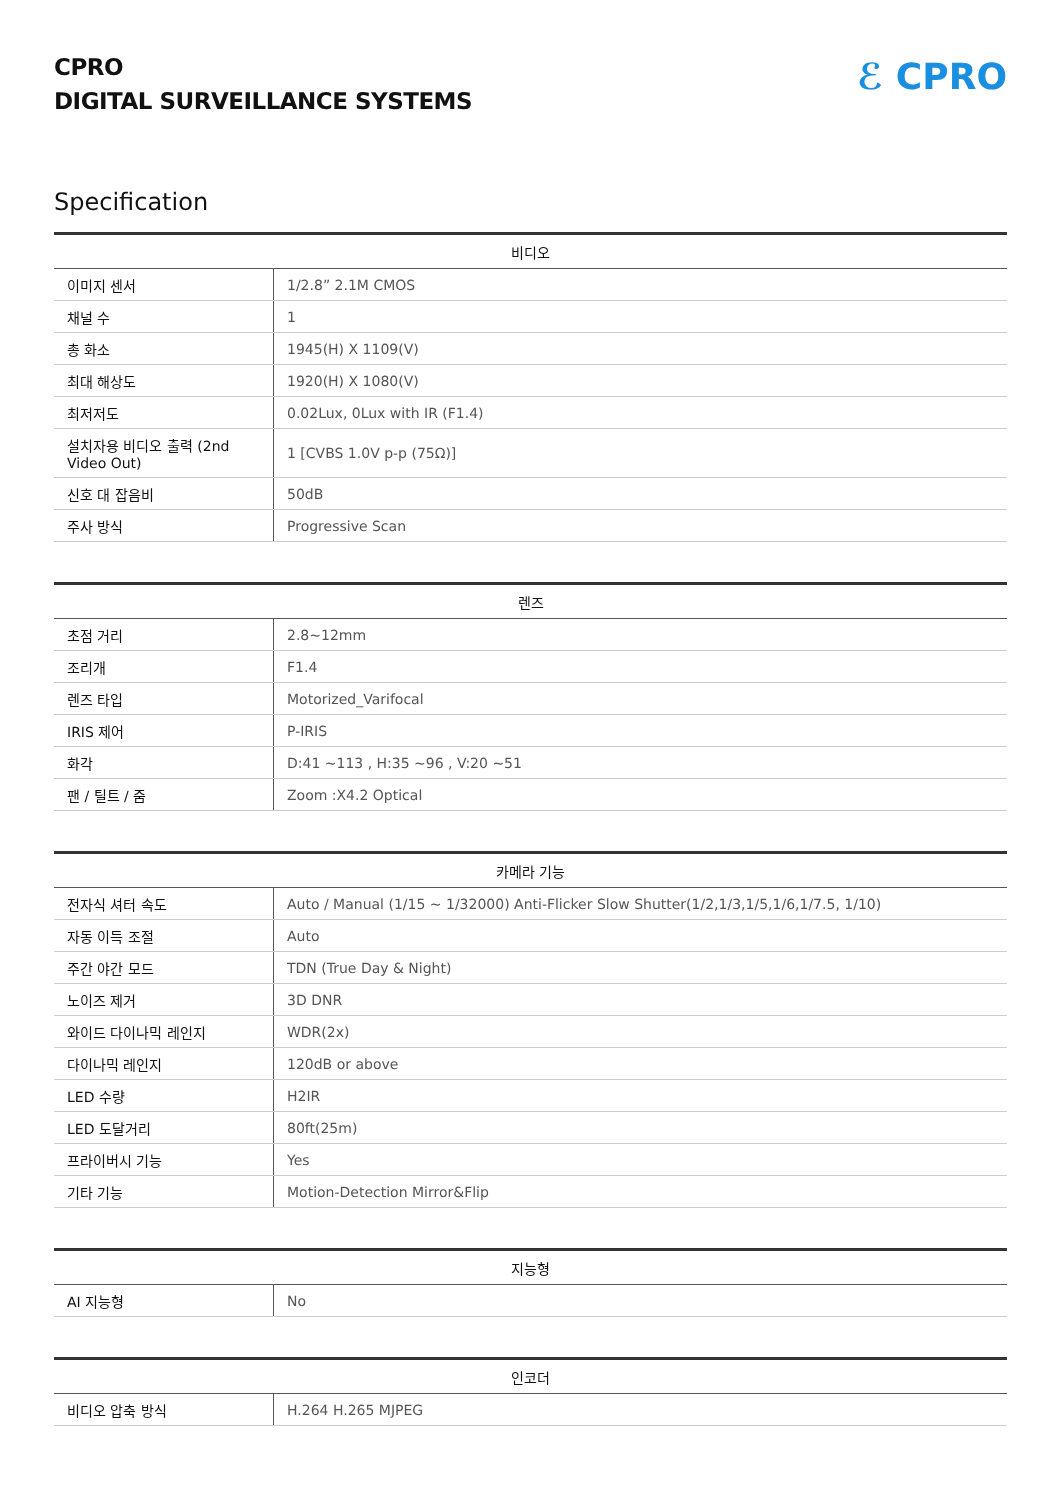CPRO
DIGITAL SURVEILLANCE SYSTEMS
ℰ CPRO
Specification
| 비디오 | |
| --- | --- |
| 이미지 센서 | 1/2.8” 2.1M CMOS |
| 채널 수 | 1 |
| 총 화소 | 1945(H) X 1109(V) |
| 최대 해상도 | 1920(H) X 1080(V) |
| 최저저도 | 0.02Lux, 0Lux with IR (F1.4) |
| 설치자용 비디오 출력 (2nd Video Out) | 1 [CVBS 1.0V p-p (75Ω)] |
| 신호 대 잡음비 | 50dB |
| 주사 방식 | Progressive Scan |
| 렌즈 | |
| --- | --- |
| 초점 거리 | 2.8~12mm |
| 조리개 | F1.4 |
| 렌즈 타입 | Motorized_Varifocal |
| IRIS 제어 | P-IRIS |
| 화각 | D:41 ~113 , H:35 ~96 , V:20 ~51 |
| 팬 / 틸트 / 줌 | Zoom :X4.2 Optical |
| 카메라 기능 | |
| --- | --- |
| 전자식 셔터 속도 | Auto / Manual (1/15 ~ 1/32000) Anti-Flicker Slow Shutter(1/2,1/3,1/5,1/6,1/7.5, 1/10) |
| 자동 이득 조절 | Auto |
| 주간 야간 모드 | TDN (True Day & Night) |
| 노이즈 제거 | 3D DNR |
| 와이드 다이나믹 레인지 | WDR(2x) |
| 다이나믹 레인지 | 120dB or above |
| LED 수량 | H2IR |
| LED 도달거리 | 80ft(25m) |
| 프라이버시 기능 | Yes |
| 기타 기능 | Motion-Detection Mirror&Flip |
| 지능형 | |
| --- | --- |
| AI 지능형 | No |
| 인코더 | |
| --- | --- |
| 비디오 압축 방식 | H.264 H.265 MJPEG |